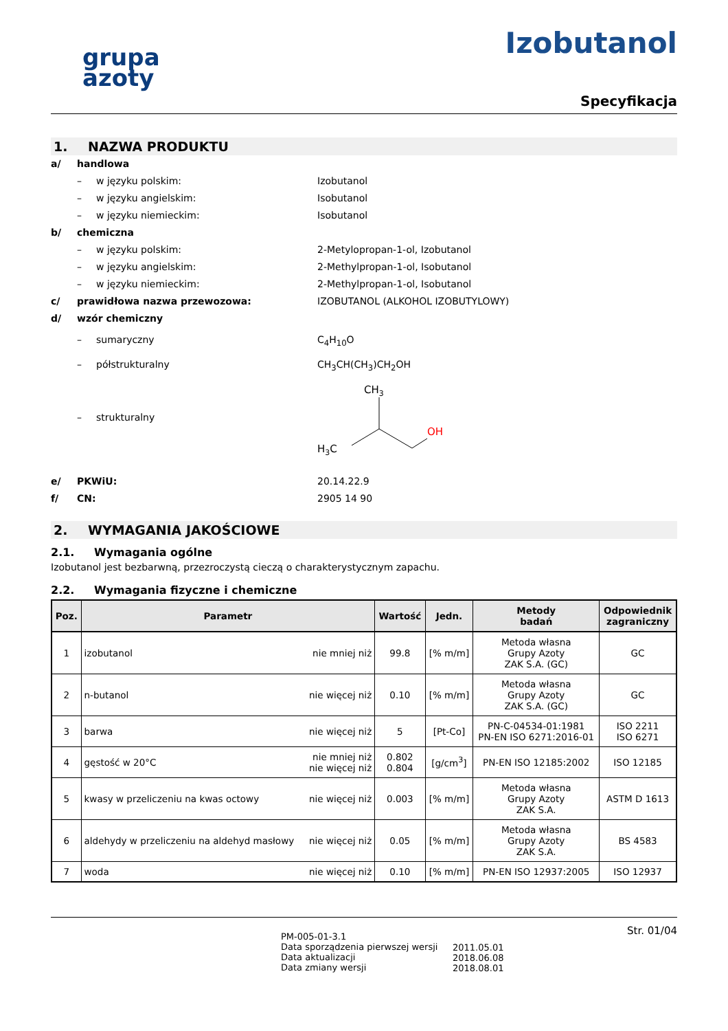grupa
azoty
Izobutanol
Specyfikacja
1. NAZWA PRODUKTU
a/ handlowa
– w języku polskim: Izobutanol
– w języku angielskim: Isobutanol
– w języku niemieckim: Isobutanol
b/ chemiczna
– w języku polskim: 2-Metylopropan-1-ol, Izobutanol
– w języku angielskim: 2-Methylpropan-1-ol, Isobutanol
– w języku niemieckim: 2-Methylpropan-1-ol, Isobutanol
c/ prawidłowa nazwa przewozowa: IZOBUTANOL (ALKOHOL IZOBUTYLOWY)
d/ wzór chemiczny
– sumaryczny C<sub>4</sub>H<sub>10</sub>O
– półstrukturalny CH<sub>3</sub>CH(CH<sub>3</sub>)CH<sub>2</sub>OH
– strukturalny
CH3
H3C
OH
e/ PKWiU: 20.14.22.9
f/ CN: 2905 14 90
2. WYMAGANIA JAKOŚCIOWE
2.1. Wymagania ogólne
Izobutanol jest bezbarwną, przezroczystą cieczą o charakterystycznym zapachu.
2.2. Wymagania fizyczne i chemiczne
| Poz. | Parametr | | Wartość | Jedn. | Metody badań | Odpowiednik zagraniczny |
| --- | --- | --- | --- | --- | --- | --- |
| 1 | izobutanol | nie mniej niż | 99.8 | [% m/m] | Metoda własna Grupy Azoty ZAK S.A. (GC) | GC |
| 2 | n-butanol | nie więcej niż | 0.10 | [% m/m] | Metoda własna Grupy Azoty ZAK S.A. (GC) | GC |
| 3 | barwa | nie więcej niż | 5 | [Pt-Co] | PN-C-04534-01:1981 PN-EN ISO 6271:2016-01 | ISO 2211 ISO 6271 |
| 4 | gęstość w 20°C | nie mniej niż nie więcej niż | 0.802 0.804 | [g/cm<sup>3</sup>] | PN-EN ISO 12185:2002 | ISO 12185 |
| 5 | kwasy w przeliczeniu na kwas octowy | nie więcej niż | 0.003 | [% m/m] | Metoda własna Grupy Azoty ZAK S.A. | ASTM D 1613 |
| 6 | aldehydy w przeliczeniu na aldehyd masłowy | nie więcej niż | 0.05 | [% m/m] | Metoda własna Grupy Azoty ZAK S.A. | BS 4583 |
| 7 | woda | nie więcej niż | 0.10 | [% m/m] | PN-EN ISO 12937:2005 | ISO 12937 |
PM-005-01-3.1
Data sporządzenia pierwszej wersji
Data aktualizacji
Data zmiany wersji
2011.05.01
2018.06.08
2018.08.01
Str. 01/04